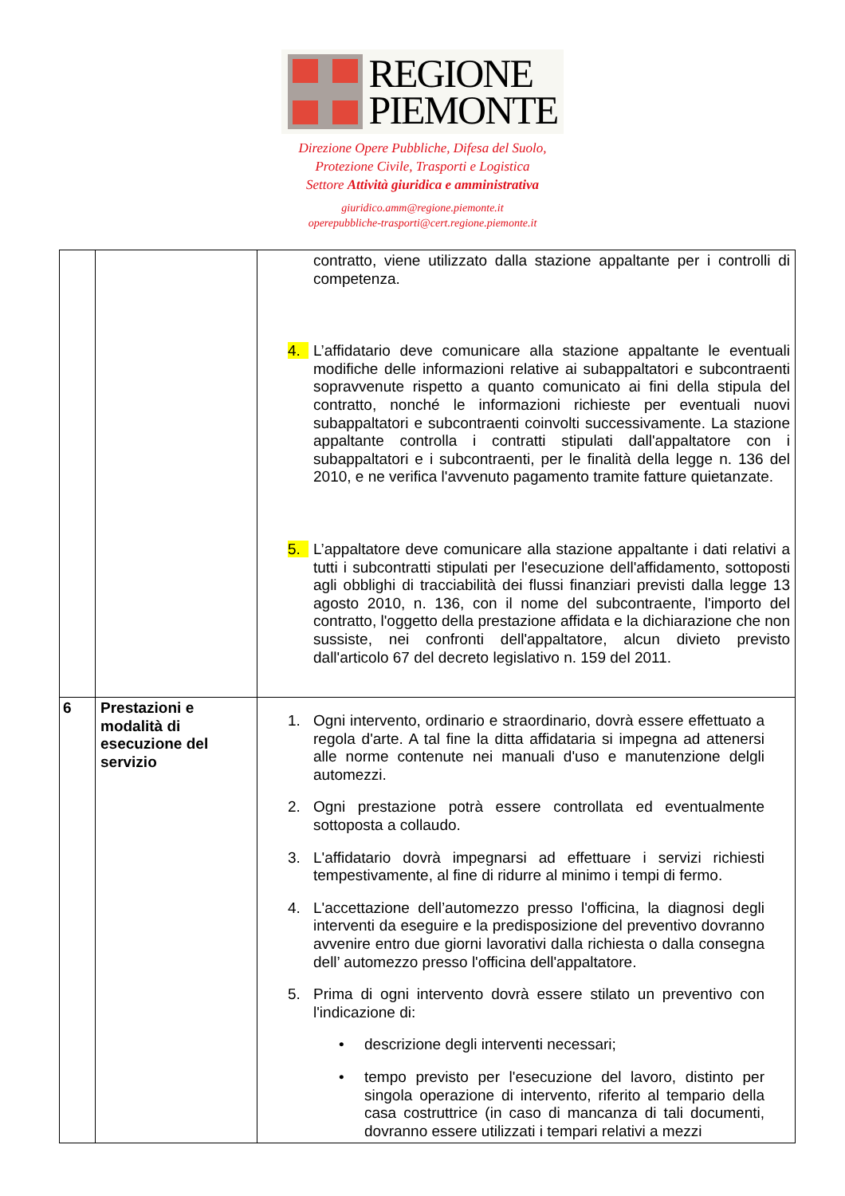REGIONE
PIEMONTE
Direzione Opere Pubbliche, Difesa del Suolo,
Protezione Civile, Trasporti e Logistica
Settore Attività giuridica e amministrativa
giuridico.amm@regione.piemonte.it
operepubbliche-trasporti@cert.regione.piemonte.it
| | | contratto, viene utilizzato dalla stazione appaltante per i controlli di competenza. 4. L’affidatario deve comunicare alla stazione appaltante le eventuali modifiche delle informazioni relative ai subappaltatori e subcontraenti sopravvenute rispetto a quanto comunicato ai fini della stipula del contratto, nonché le informazioni richieste per eventuali nuovi subappaltatori e subcontraenti coinvolti successivamente. La stazione appaltante controlla i contratti stipulati dall'appaltatore con i subappaltatori e i subcontraenti, per le finalità della legge n. 136 del 2010, e ne verifica l'avvenuto pagamento tramite fatture quietanzate. 5. L’appaltatore deve comunicare alla stazione appaltante i dati relativi a tutti i subcontratti stipulati per l'esecuzione dell'affidamento, sottoposti agli obblighi di tracciabilità dei flussi finanziari previsti dalla legge 13 agosto 2010, n. 136, con il nome del subcontraente, l'importo del contratto, l'oggetto della prestazione affidata e la dichiarazione che non sussiste, nei confronti dell'appaltatore, alcun divieto previsto dall'articolo 67 del decreto legislativo n. 159 del 2011. |
| 6 | Prestazioni e modalità di esecuzione del servizio | 1. Ogni intervento, ordinario e straordinario, dovrà essere effettuato a regola d'arte. A tal fine la ditta affidataria si impegna ad attenersi alle norme contenute nei manuali d'uso e manutenzione delgli automezzi. 2. Ogni prestazione potrà essere controllata ed eventualmente sottoposta a collaudo. 3. L'affidatario dovrà impegnarsi ad effettuare i servizi richiesti tempestivamente, al fine di ridurre al minimo i tempi di fermo. 4. L'accettazione dell’automezzo presso l'officina, la diagnosi degli interventi da eseguire e la predisposizione del preventivo dovranno avvenire entro due giorni lavorativi dalla richiesta o dalla consegna dell’ automezzo presso l'officina dell'appaltatore. 5. Prima di ogni intervento dovrà essere stilato un preventivo con l'indicazione di: • descrizione degli interventi necessari; • tempo previsto per l'esecuzione del lavoro, distinto per singola operazione di intervento, riferito al tempario della casa costruttrice (in caso di mancanza di tali documenti, dovranno essere utilizzati i tempari relativi a mezzi |